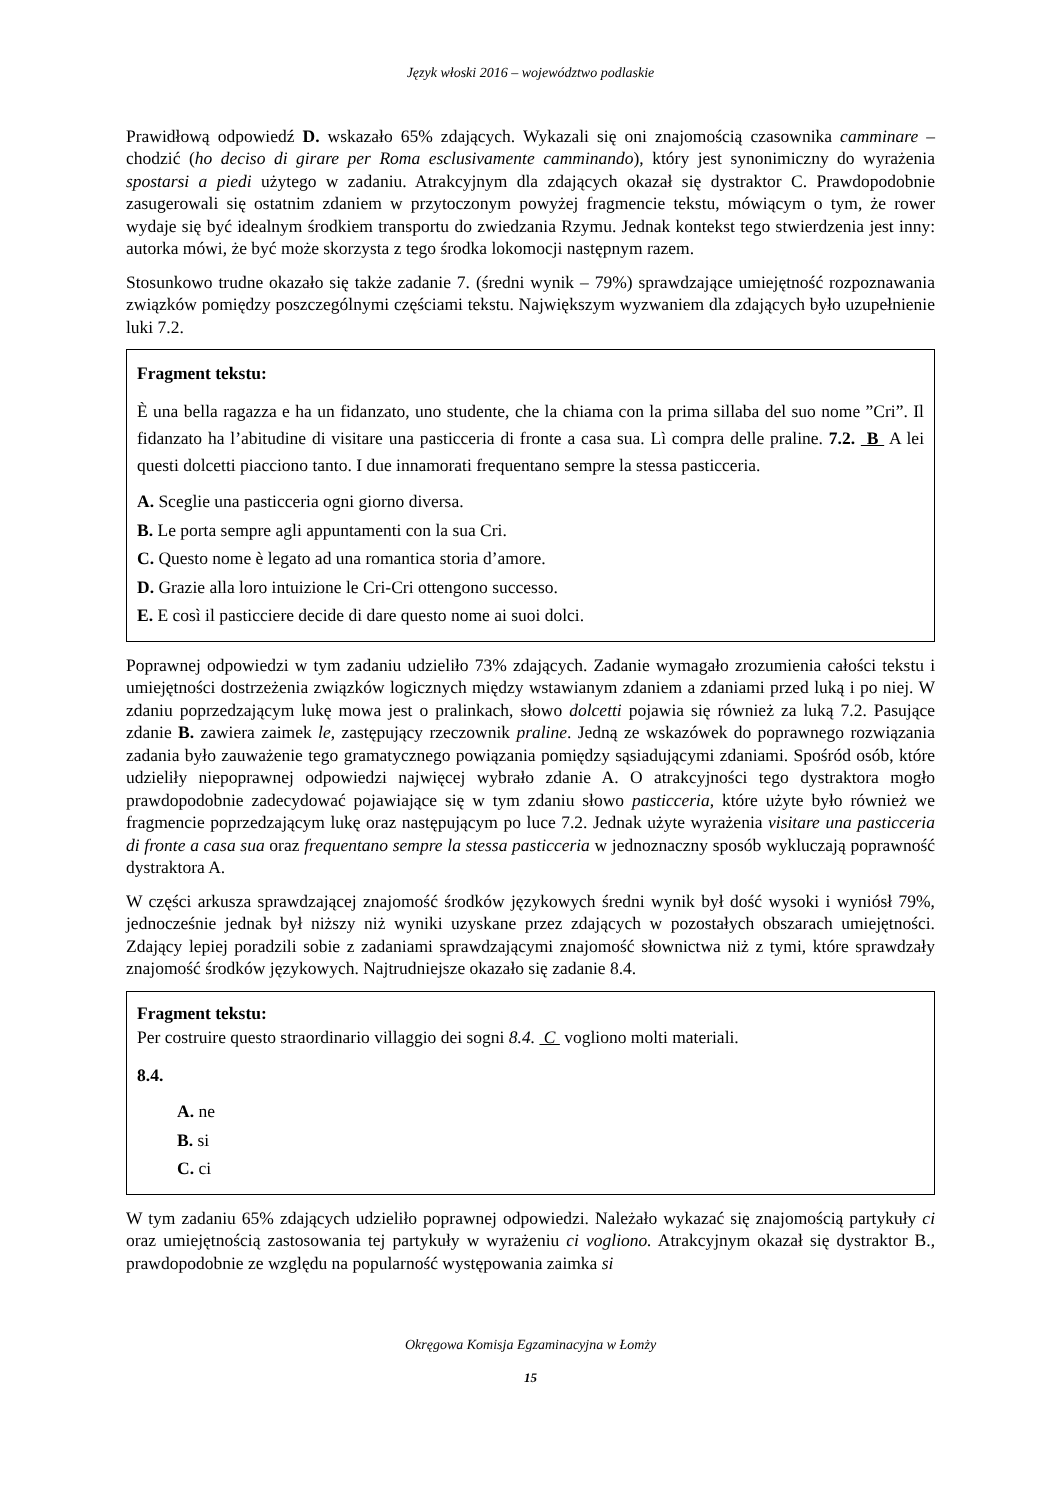Język włoski 2016 – województwo podlaskie
Prawidłową odpowiedź D. wskazało 65% zdających. Wykazali się oni znajomością czasownika camminare – chodzić (ho deciso di girare per Roma esclusivamente camminando), który jest synonimiczny do wyrażenia spostarsi a piedi użytego w zadaniu. Atrakcyjnym dla zdających okazał się dystraktor C. Prawdopodobnie zasugerowali się ostatnim zdaniem w przytoczonym powyżej fragmencie tekstu, mówiącym o tym, że rower wydaje się być idealnym środkiem transportu do zwiedzania Rzymu. Jednak kontekst tego stwierdzenia jest inny: autorka mówi, że być może skorzysta z tego środka lokomocji następnym razem.
Stosunkowo trudne okazało się także zadanie 7. (średni wynik – 79%) sprawdzające umiejętność rozpoznawania związków pomiędzy poszczególnymi częściami tekstu. Największym wyzwaniem dla zdających było uzupełnienie luki 7.2.
Fragment tekstu:
È una bella ragazza e ha un fidanzato, uno studente, che la chiama con la prima sillaba del suo nome ”Cri”. Il fidanzato ha l’abitudine di visitare una pasticceria di fronte a casa sua. Lì compra delle praline. 7.2. B A lei questi dolcetti piacciono tanto. I due innamorati frequentano sempre la stessa pasticceria.
A. Sceglie una pasticceria ogni giorno diversa.
B. Le porta sempre agli appuntamenti con la sua Cri.
C. Questo nome è legato ad una romantica storia d’amore.
D. Grazie alla loro intuizione le Cri-Cri ottengono successo.
E. E così il pasticciere decide di dare questo nome ai suoi dolci.
Poprawnej odpowiedzi w tym zadaniu udzieliło 73% zdających. Zadanie wymagało zrozumienia całości tekstu i umiejętności dostrzeżenia związków logicznych między wstawianym zdaniem a zdaniami przed luką i po niej. W zdaniu poprzedzającym lukę mowa jest o pralinkach, słowo dolcetti pojawia się również za luką 7.2. Pasujące zdanie B. zawiera zaimek le, zastępujący rzeczownik praline. Jedną ze wskazówek do poprawnego rozwiązania zadania było zauważenie tego gramatycznego powiązania pomiędzy sąsiadującymi zdaniami. Spośród osób, które udzieliły niepoprawnej odpowiedzi najwięcej wybrało zdanie A. O atrakcyjności tego dystraktora mogło prawdopodobnie zadecydować pojawiające się w tym zdaniu słowo pasticceria, które użyte było również we fragmencie poprzedzającym lukę oraz następującym po luce 7.2. Jednak użyte wyrażenia visitare una pasticceria di fronte a casa sua oraz frequentano sempre la stessa pasticceria w jednoznaczny sposób wykluczają poprawność dystraktora A.
W części arkusza sprawdzającej znajomość środków językowych średni wynik był dość wysoki i wyniósł 79%, jednocześnie jednak był niższy niż wyniki uzyskane przez zdających w pozostałych obszarach umiejętności. Zdający lepiej poradzili sobie z zadaniami sprawdzającymi znajomość słownictwa niż z tymi, które sprawdzały znajomość środków językowych. Najtrudniejsze okazało się zadanie 8.4.
Fragment tekstu:
Per costruire questo straordinario villaggio dei sogni 8.4. C vogliono molti materiali.
8.4.
A. ne
B. si
C. ci
W tym zadaniu 65% zdających udzieliło poprawnej odpowiedzi. Należało wykazać się znajomością partykuły ci oraz umiejętnością zastosowania tej partykuły w wyrażeniu ci vogliono. Atrakcyjnym okazał się dystraktor B., prawdopodobnie ze względu na popularność występowania zaimka si
Okręgowa Komisja Egzaminacyjna w Łomży
15